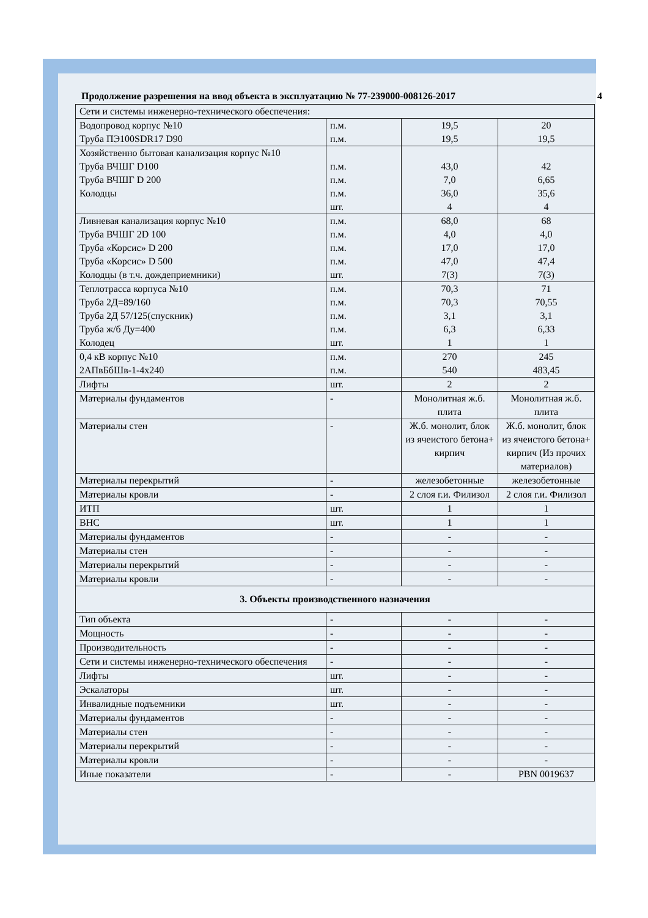Продолжение разрешения на ввод объекта в эксплуатацию № 77-239000-008126-2017 4
| Сети и системы инженерно-технического обеспечения: | | | |
| Водопровод корпус №10 Труба ПЭ100SDR17 D90 | п.м. п.м. | 19,5 19,5 | 20 19,5 |
| Хозяйственно бытовая канализация корпус №10 Труба ВЧШГ D100 Труба ВЧШГ D 200 Колодцы | п.м. п.м. п.м. шт. | 43,0 7,0 36,0 4 | 42 6,65 35,6 4 |
| Ливневая канализация корпус №10 Труба ВЧШГ 2D 100 Труба «Корсис» D 200 Труба «Корсис» D 500 Колодцы (в т.ч. дождеприемники) | п.м. п.м. п.м. п.м. шт. | 68,0 4,0 17,0 47,0 7(3) | 68 4,0 17,0 47,4 7(3) |
| Теплотрасса корпуса №10 Труба 2Д=89/160 Труба 2Д 57/125(спускник) Труба ж/б Ду=400 Колодец | п.м. п.м. п.м. п.м. шт. | 70,3 70,3 3,1 6,3 1 | 71 70,55 3,1 6,33 1 |
| 0,4 кВ корпус №10 2АПвБбШв-1-4х240 | п.м. п.м. | 270 540 | 245 483,45 |
| Лифты | шт. | 2 | 2 |
| Материалы фундаментов | - | Монолитная ж.б. плита | Монолитная ж.б. плита |
| Материалы стен | - | Ж.б. монолит, блок из ячеистого бетона+ кирпич | Ж.б. монолит, блок из ячеистого бетона+ кирпич (Из прочих материалов) |
| Материалы перекрытий | - | железобетонные | железобетонные |
| Материалы кровли | - | 2 слоя г.и. Филизол | 2 слоя г.и. Филизол |
| ИТП | шт. | 1 | 1 |
| ВНС | шт. | 1 | 1 |
| Материалы фундаментов | - | - | - |
| Материалы стен | - | - | - |
| Материалы перекрытий | - | - | - |
| Материалы кровли | - | - | - |
| 3. Объекты производственного назначения | | | |
| Тип объекта | - | - | - |
| Мощность | - | - | - |
| Производительность | - | - | - |
| Сети и системы инженерно-технического обеспечения | - | - | - |
| Лифты | шт. | - | - |
| Эскалаторы | шт. | - | - |
| Инвалидные подъемники | шт. | - | - |
| Материалы фундаментов | - | - | - |
| Материалы стен | - | - | - |
| Материалы перекрытий | - | - | - |
| Материалы кровли | - | - | - |
| Иные показатели | - | - | PBN 0019637 |